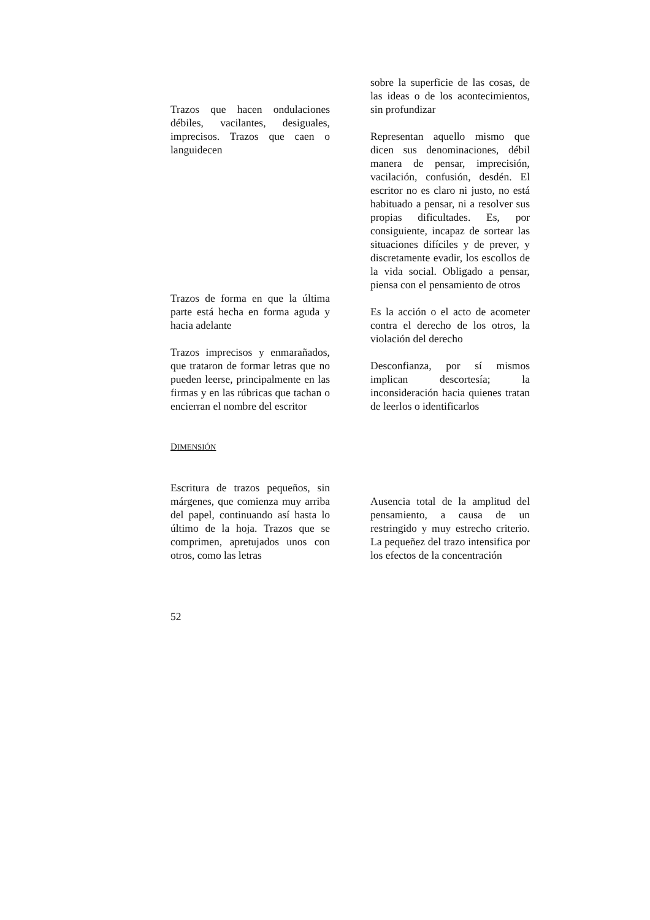Trazos que hacen ondulaciones débiles, vacilantes, desiguales, imprecisos. Trazos que caen o languidecen
sobre la superficie de las cosas, de las ideas o de los acontecimientos, sin profundizar
Representan aquello mismo que dicen sus denominaciones, débil manera de pensar, imprecisión, vacilación, confusión, desdén. El escritor no es claro ni justo, no está habituado a pensar, ni a resolver sus propias dificultades. Es, por consiguiente, incapaz de sortear las situaciones difíciles y de prever, y discretamente evadir, los escollos de la vida social. Obligado a pensar, piensa con el pensamiento de otros
Trazos de forma en que la última parte está hecha en forma aguda y hacia adelante
Es la acción o el acto de acometer contra el derecho de los otros, la violación del derecho
Trazos imprecisos y enmarañados, que trataron de formar letras que no pueden leerse, principalmente en las firmas y en las rúbricas que tachan o encierran el nombre del escritor
Desconfianza, por sí mismos implican descortesía; la inconsideración hacia quienes tratan de leerlos o identificarlos
DIMENSIÓN
Escritura de trazos pequeños, sin márgenes, que comienza muy arriba del papel, continuando así hasta lo último de la hoja. Trazos que se comprimen, apretujados unos con otros, como las letras
Ausencia total de la amplitud del pensamiento, a causa de un restringido y muy estrecho criterio. La pequeñez del trazo intensifica por los efectos de la concentración
52